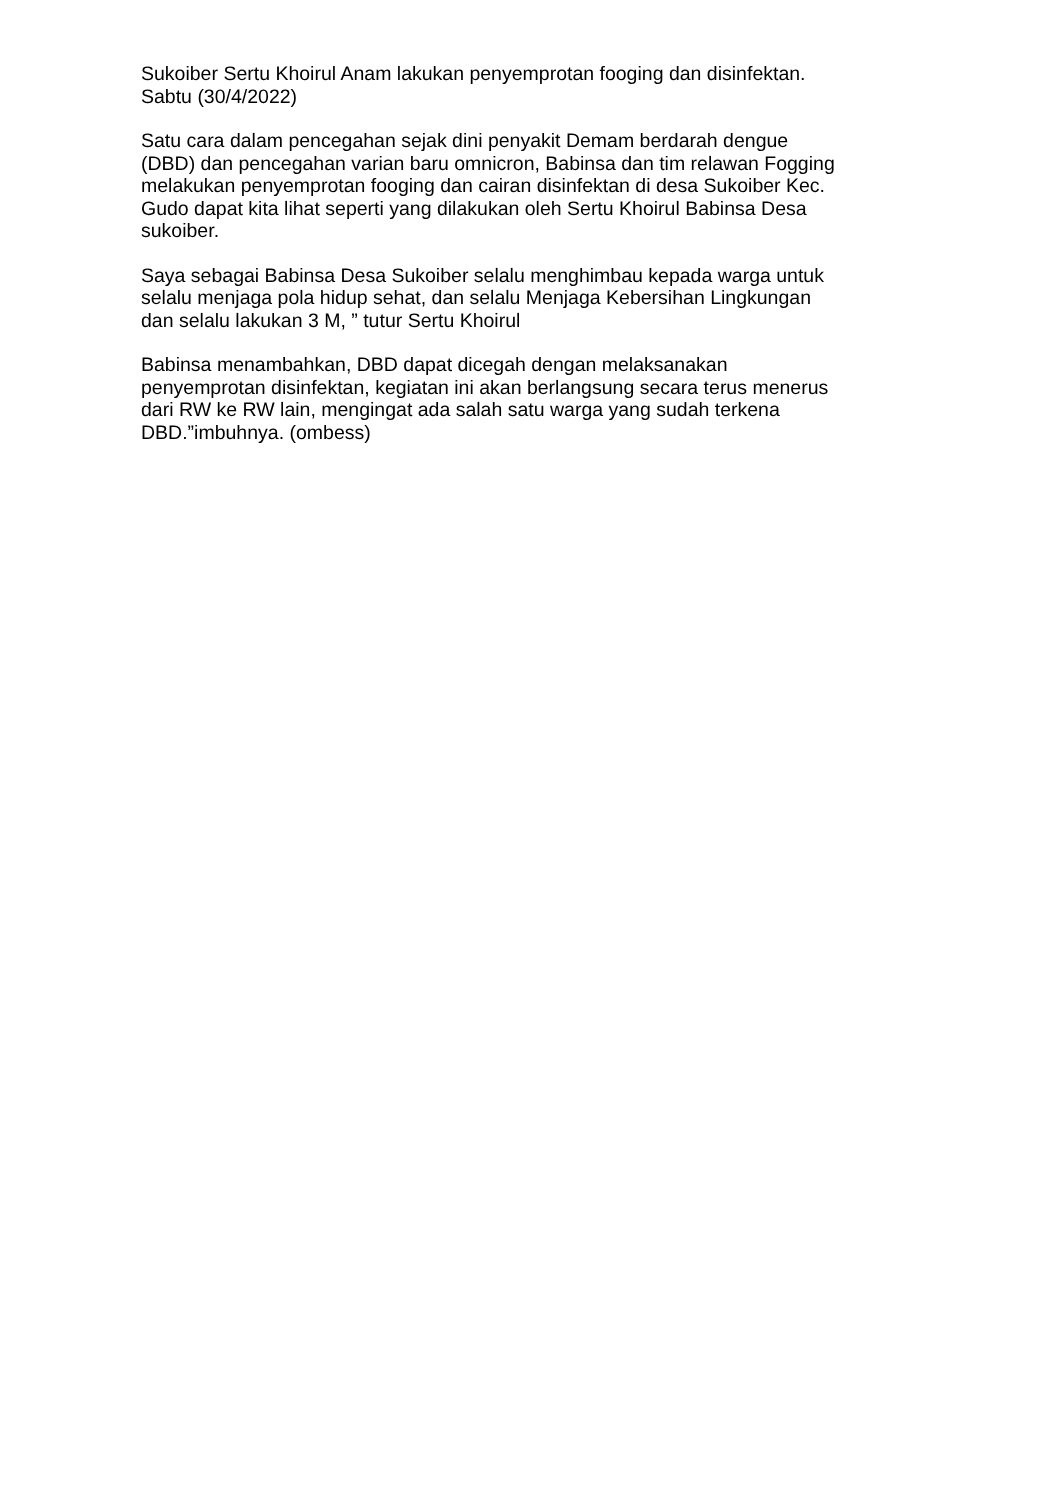Sukoiber Sertu Khoirul Anam lakukan penyemprotan fooging dan disinfektan.
Sabtu (30/4/2022)
Satu cara dalam pencegahan sejak dini penyakit Demam berdarah dengue
(DBD) dan pencegahan varian baru omnicron, Babinsa dan tim relawan Fogging
melakukan penyemprotan fooging dan cairan disinfektan di desa Sukoiber Kec.
Gudo dapat kita lihat seperti yang dilakukan oleh Sertu Khoirul Babinsa Desa
sukoiber.
Saya sebagai Babinsa Desa Sukoiber selalu menghimbau kepada warga untuk
selalu menjaga pola hidup sehat, dan selalu Menjaga Kebersihan Lingkungan
dan selalu lakukan 3 M, ” tutur Sertu Khoirul
Babinsa menambahkan, DBD dapat dicegah dengan melaksanakan
penyemprotan disinfektan, kegiatan ini akan berlangsung secara terus menerus
dari RW ke RW lain, mengingat ada salah satu warga yang sudah terkena
DBD.”imbuhnya. (ombess)